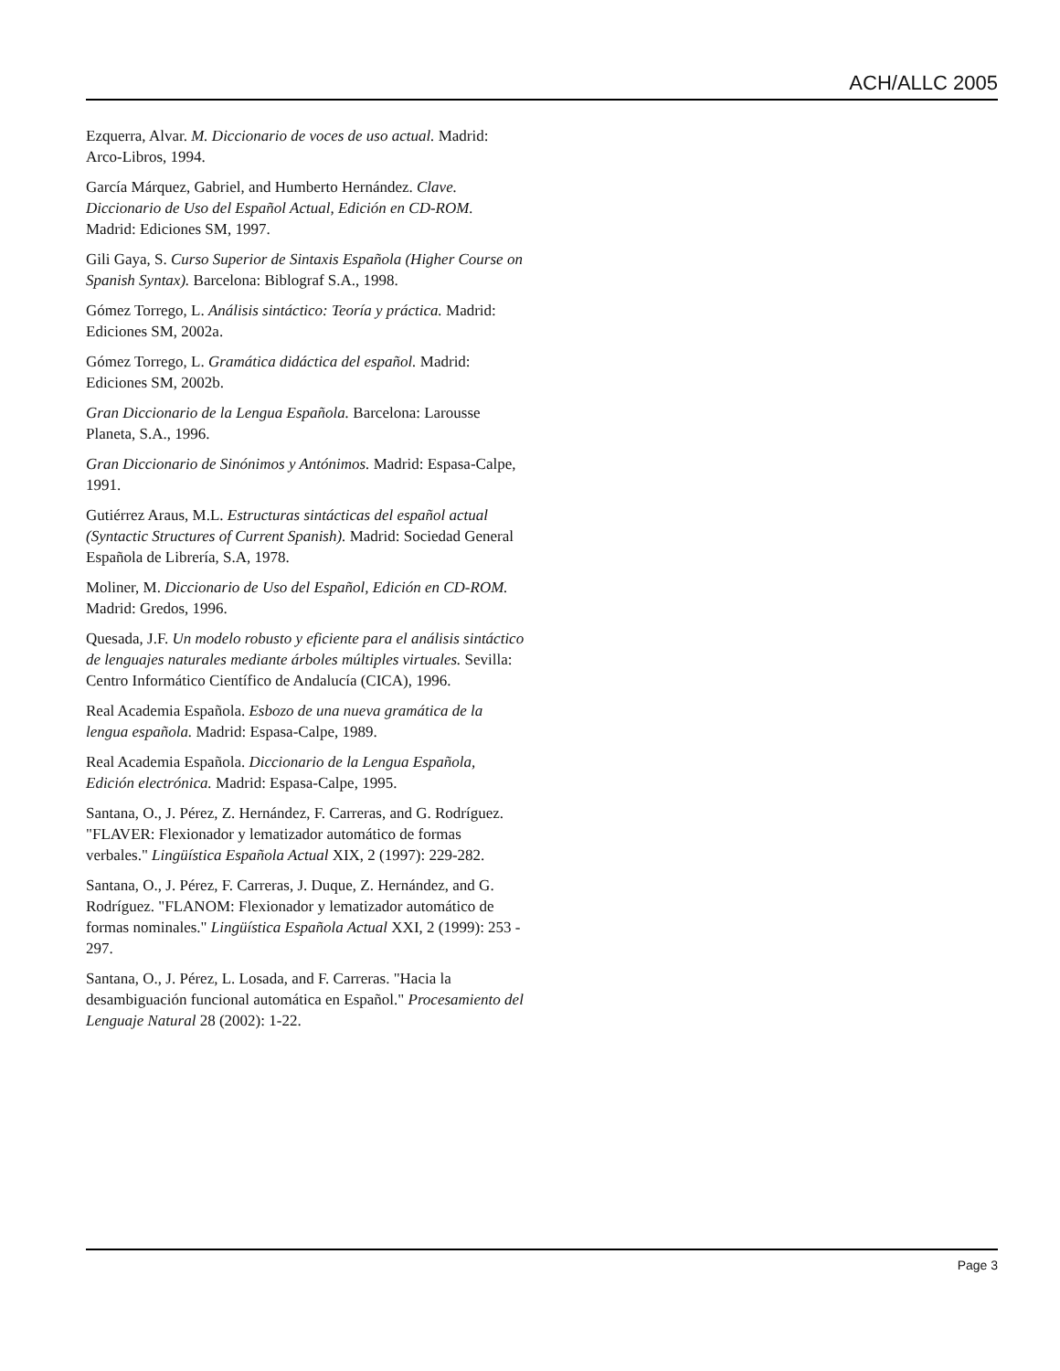ACH/ALLC 2005
Ezquerra, Alvar. M. Diccionario de voces de uso actual. Madrid: Arco-Libros, 1994.
García Márquez, Gabriel, and Humberto Hernández. Clave. Diccionario de Uso del Español Actual, Edición en CD-ROM. Madrid: Ediciones SM, 1997.
Gili Gaya, S. Curso Superior de Sintaxis Española (Higher Course on Spanish Syntax). Barcelona: Biblograf S.A., 1998.
Gómez Torrego, L. Análisis sintáctico: Teoría y práctica. Madrid: Ediciones SM, 2002a.
Gómez Torrego, L. Gramática didáctica del español. Madrid: Ediciones SM, 2002b.
Gran Diccionario de la Lengua Española. Barcelona: Larousse Planeta, S.A., 1996.
Gran Diccionario de Sinónimos y Antónimos. Madrid: Espasa-Calpe, 1991.
Gutiérrez Araus, M.L. Estructuras sintácticas del español actual (Syntactic Structures of Current Spanish). Madrid: Sociedad General Española de Librería, S.A, 1978.
Moliner, M. Diccionario de Uso del Español, Edición en CD-ROM. Madrid: Gredos, 1996.
Quesada, J.F. Un modelo robusto y eficiente para el análisis sintáctico de lenguajes naturales mediante árboles múltiples virtuales. Sevilla: Centro Informático Científico de Andalucía (CICA), 1996.
Real Academia Española. Esbozo de una nueva gramática de la lengua española. Madrid: Espasa-Calpe, 1989.
Real Academia Española. Diccionario de la Lengua Española, Edición electrónica. Madrid: Espasa-Calpe, 1995.
Santana, O., J. Pérez, Z. Hernández, F. Carreras, and G. Rodríguez. "FLAVER: Flexionador y lematizador automático de formas verbales." Lingüística Española Actual XIX, 2 (1997): 229-282.
Santana, O., J. Pérez, F. Carreras, J. Duque, Z. Hernández, and G. Rodríguez. "FLANOM: Flexionador y lematizador automático de formas nominales." Lingüística Española Actual XXI, 2 (1999): 253 - 297.
Santana, O., J. Pérez, L. Losada, and F. Carreras. "Hacia la desambiguación funcional automática en Español." Procesamiento del Lenguaje Natural 28 (2002): 1-22.
Page 3